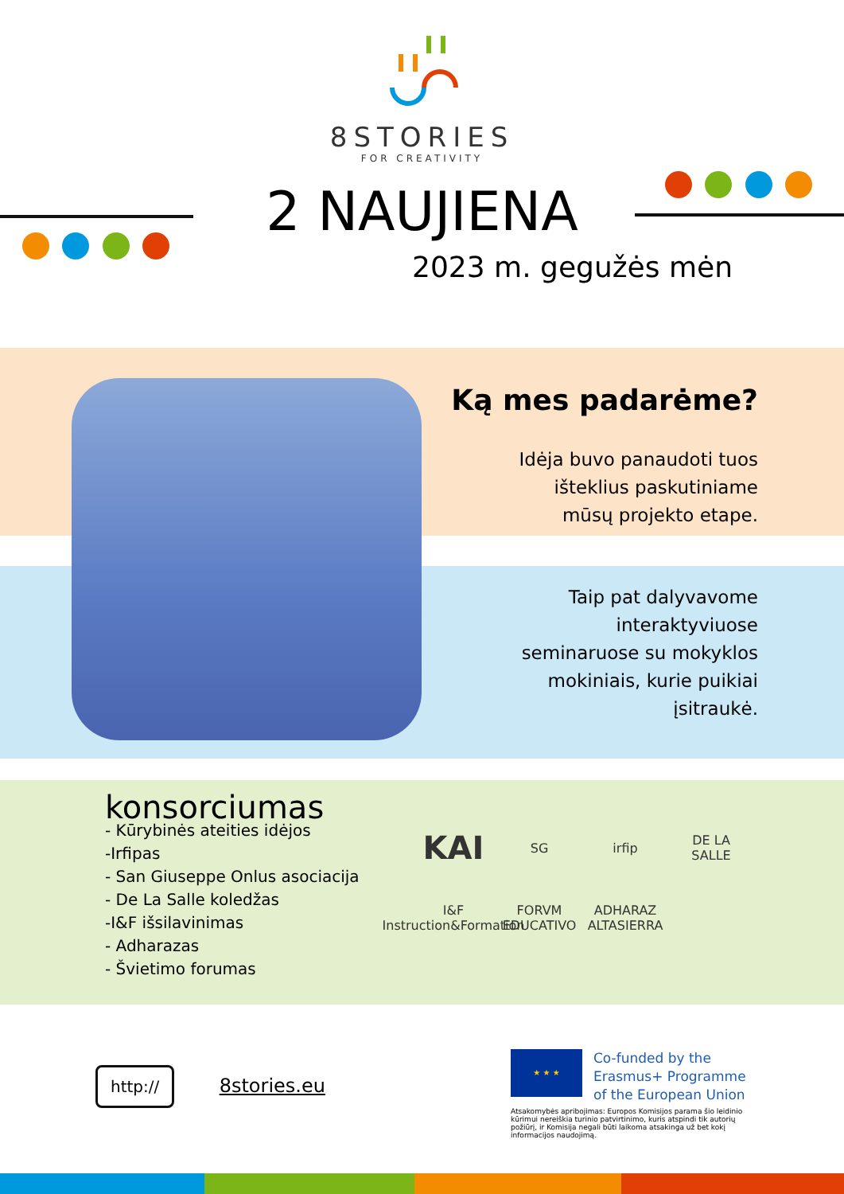8STORIES
FOR CREATIVITY
2 NAUJIENA
2023 m. gegužės mėn
Ką mes padarėme?
Idėja buvo panaudoti tuos
išteklius paskutiniame
mūsų projekto etape.
Taip pat dalyvavome
interaktyviuose
seminaruose su mokyklos
mokiniais, kurie puikiai
įsitraukė.
konsorciumas
- Kūrybinės ateities idėjos
-Irfipas
- San Giuseppe Onlus asociacija
- De La Salle koledžas
-I&F išsilavinimas
- Adharazas
- Švietimo forumas
KAI SG irfip DE LA SALLE I&F Instruction&Formation FORVM EDUCATIVO ADHARAZ ALTASIERRA
http:// 8stories.eu
★ ★ ★
Co-funded by the
Erasmus+ Programme
of the European Union
Atsakomybės apribojimas: Europos Komisijos parama šio leidinio kūrimui nereiškia turinio patvirtinimo, kuris atspindi tik autorių požiūrį, ir Komisija negali būti laikoma atsakinga už bet kokį informacijos naudojimą.